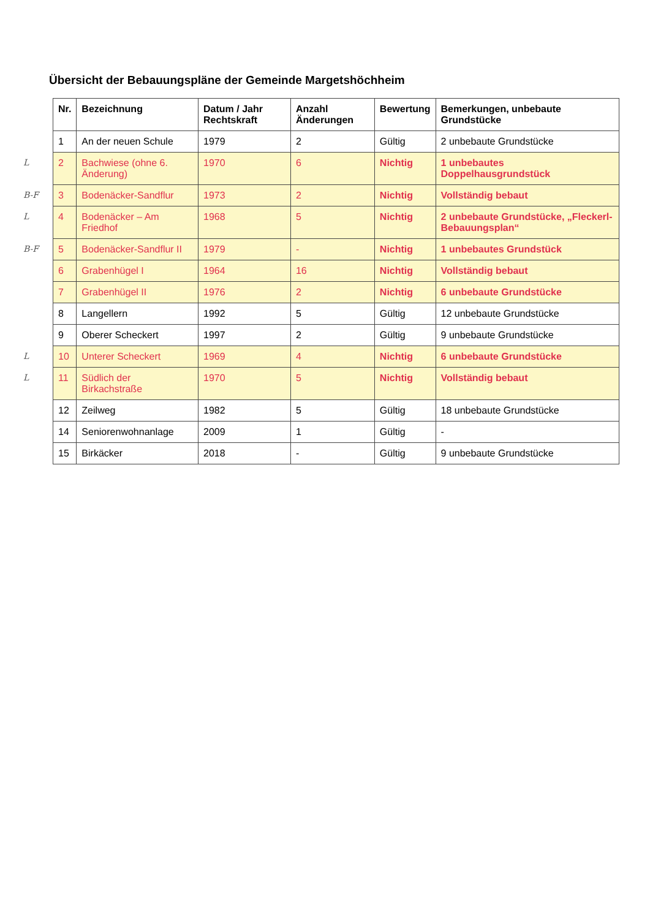Übersicht der Bebauungspläne der Gemeinde Margetshöchheim
| | Nr. | Bezeichnung | Datum / Jahr Rechtskraft | Anzahl Änderungen | Bewertung | Bemerkungen, unbebaute Grundstücke |
| | 1 | An der neuen Schule | 1979 | 2 | Gültig | 2 unbebaute Grundstücke |
| L | 2 | Bachwiese (ohne 6. Änderung) | 1970 | 6 | Nichtig | 1 unbebautes Doppelhausgrundstück |
| B-F | 3 | Bodenäcker-Sandflur | 1973 | 2 | Nichtig | Vollständig bebaut |
| L | 4 | Bodenäcker – Am Friedhof | 1968 | 5 | Nichtig | 2 unbebaute Grundstücke, „Fleckerl-Bebauungsplan“ |
| B-F | 5 | Bodenäcker-Sandflur II | 1979 | - | Nichtig | 1 unbebautes Grundstück |
| | 6 | Grabenhügel I | 1964 | 16 | Nichtig | Vollständig bebaut |
| | 7 | Grabenhügel II | 1976 | 2 | Nichtig | 6 unbebaute Grundstücke |
| | 8 | Langellern | 1992 | 5 | Gültig | 12 unbebaute Grundstücke |
| | 9 | Oberer Scheckert | 1997 | 2 | Gültig | 9 unbebaute Grundstücke |
| L | 10 | Unterer Scheckert | 1969 | 4 | Nichtig | 6 unbebaute Grundstücke |
| L | 11 | Südlich der Birkachstraße | 1970 | 5 | Nichtig | Vollständig bebaut |
| | 12 | Zeilweg | 1982 | 5 | Gültig | 18 unbebaute Grundstücke |
| | 14 | Seniorenwohnanlage | 2009 | 1 | Gültig | - |
| | 15 | Birkäcker | 2018 | - | Gültig | 9 unbebaute Grundstücke |